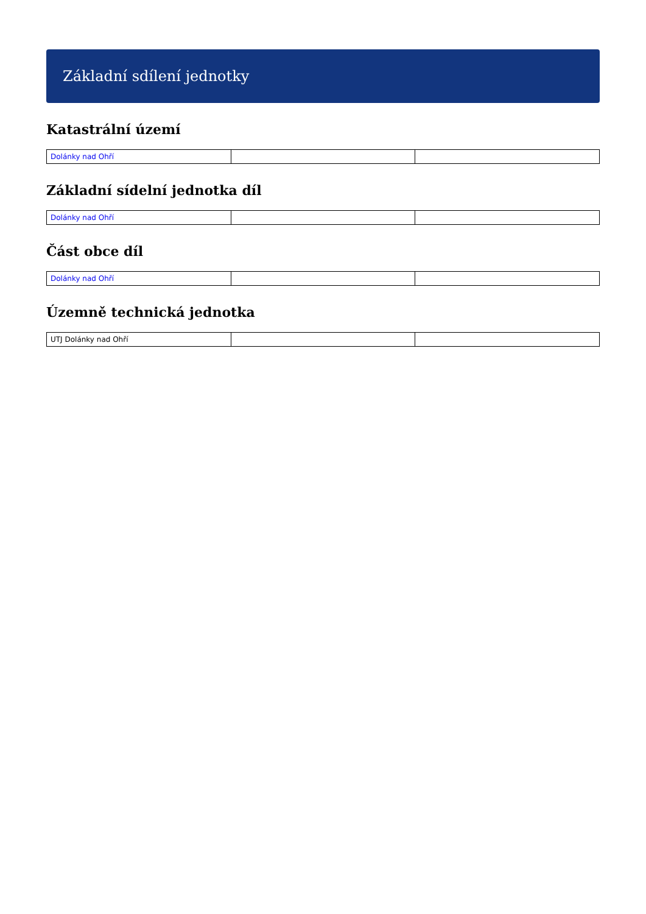Základní sdílení jednotky
Katastrální území
| Dolánky nad Ohří | | |
Základní sídelní jednotka díl
| Dolánky nad Ohří | | |
Část obce díl
| Dolánky nad Ohří | | |
Územně technická jednotka
| UTJ Dolánky nad Ohří | | |